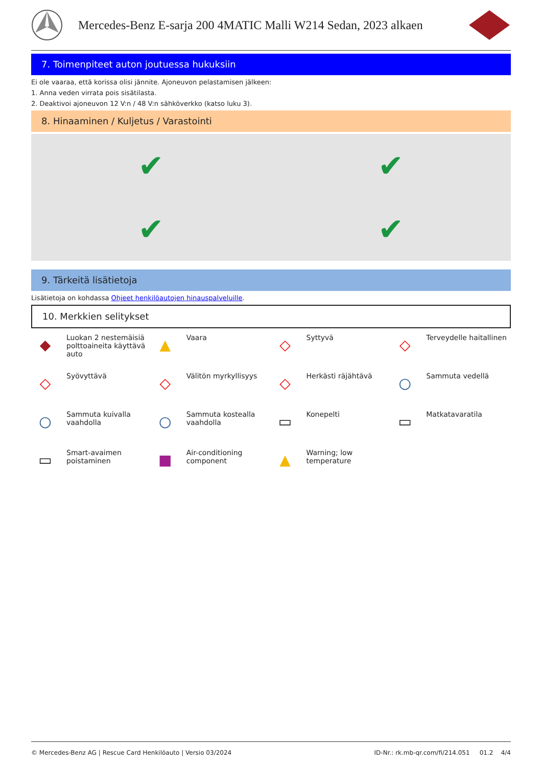Mercedes-Benz E-sarja 200 4MATIC Malli W214 Sedan, 2023 alkaen
7. Toimenpiteet auton joutuessa hukuksiin
Ei ole vaaraa, että korissa olisi jännite. Ajoneuvon pelastamisen jälkeen:
1. Anna veden virrata pois sisätilasta.
2. Deaktivoi ajoneuvon 12 V:n / 48 V:n sähköverkko (katso luku 3).
8. Hinaaminen / Kuljetus / Varastointi
✔
✔
✔
✔
9. Tärkeitä lisätietoja
Lisätietoja on kohdassa Ohjeet henkilöautojen hinauspalveluille.
10. Merkkien selitykset
◆
Luokan 2 nestemäisiä polttoaineita käyttävä auto
▲
Vaara
◇
Syttyvä
◇
Terveydelle haitallinen
◇
Syövyttävä
◇
Välitön myrkyllisyys
◇
Herkästi räjähtävä
○
Sammuta vedellä
○
Sammuta kuivalla vaahdolla
○
Sammuta kostealla vaahdolla
▭
Konepelti
▭
Matkatavaratila
▭
Smart-avaimen poistaminen
■
Air-conditioning component
▲
Warning; low temperature
© Mercedes-Benz AG | Rescue Card Henkilöauto | Versio 03/2024 ID-Nr.: rk.mb-qr.com/fi/214.051 01.2 4/4